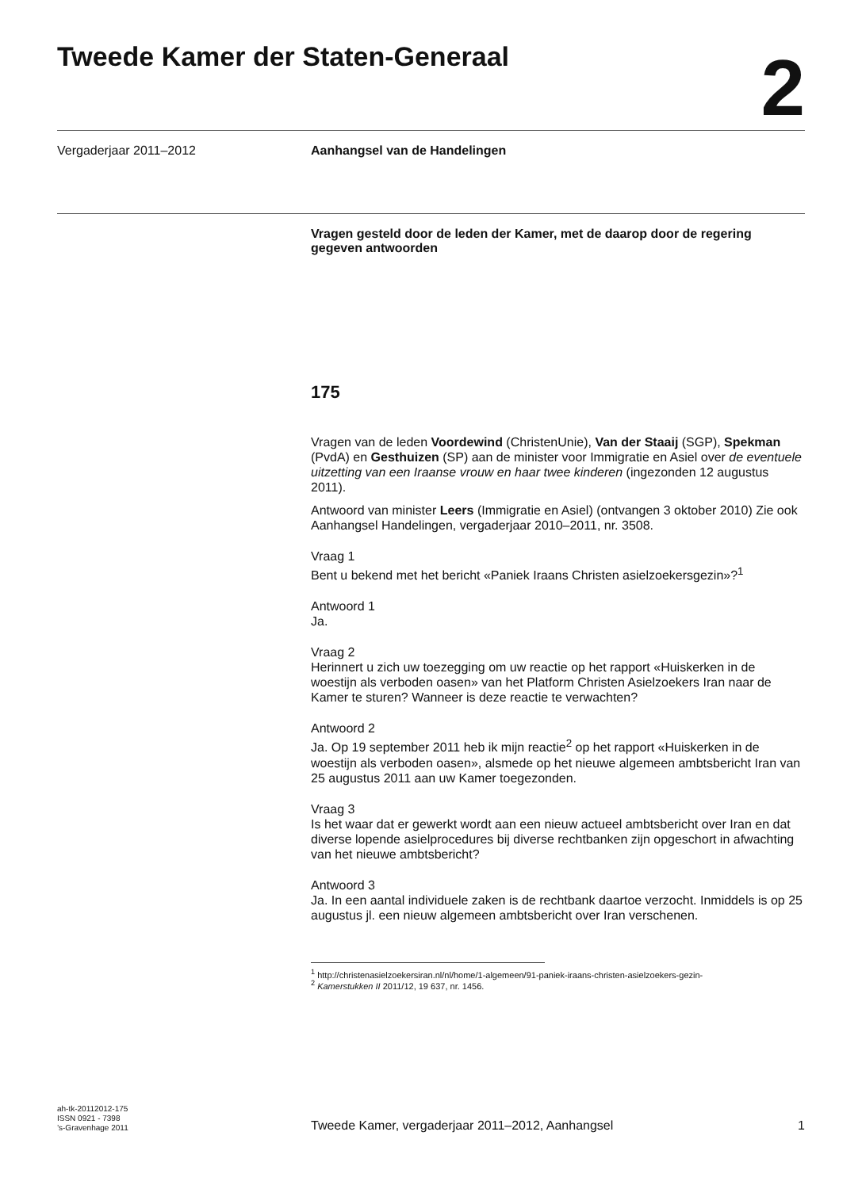Tweede Kamer der Staten-Generaal
2
Vergaderjaar 2011–2012 Aanhangsel van de Handelingen
Vragen gesteld door de leden der Kamer, met de daarop door de regering gegeven antwoorden
175
Vragen van de leden Voordewind (ChristenUnie), Van der Staaij (SGP), Spekman (PvdA) en Gesthuizen (SP) aan de minister voor Immigratie en Asiel over de eventuele uitzetting van een Iraanse vrouw en haar twee kinderen (ingezonden 12 augustus 2011).
Antwoord van minister Leers (Immigratie en Asiel) (ontvangen 3 oktober 2010) Zie ook Aanhangsel Handelingen, vergaderjaar 2010–2011, nr. 3508.
Vraag 1
Bent u bekend met het bericht «Paniek Iraans Christen asielzoekersgezin»?<sup>1</sup>
Antwoord 1
Ja.
Vraag 2
Herinnert u zich uw toezegging om uw reactie op het rapport «Huiskerken in de woestijn als verboden oasen» van het Platform Christen Asielzoekers Iran naar de Kamer te sturen? Wanneer is deze reactie te verwachten?
Antwoord 2
Ja. Op 19 september 2011 heb ik mijn reactie<sup>2</sup> op het rapport «Huiskerken in de woestijn als verboden oasen», alsmede op het nieuwe algemeen ambtsbericht Iran van 25 augustus 2011 aan uw Kamer toegezonden.
Vraag 3
Is het waar dat er gewerkt wordt aan een nieuw actueel ambtsbericht over Iran en dat diverse lopende asielprocedures bij diverse rechtbanken zijn opgeschort in afwachting van het nieuwe ambtsbericht?
Antwoord 3
Ja. In een aantal individuele zaken is de rechtbank daartoe verzocht. Inmiddels is op 25 augustus jl. een nieuw algemeen ambtsbericht over Iran verschenen.
<sup>1</sup> http://christenasielzoekersiran.nl/nl/home/1-algemeen/91-paniek-iraans-christen-asielzoekers-gezin-
<sup>2</sup> Kamerstukken II 2011/12, 19 637, nr. 1456.
ah-tk-20112012-175
ISSN 0921 - 7398
’s-Gravenhage 2011
Tweede Kamer, vergaderjaar 2011–2012, Aanhangsel
1